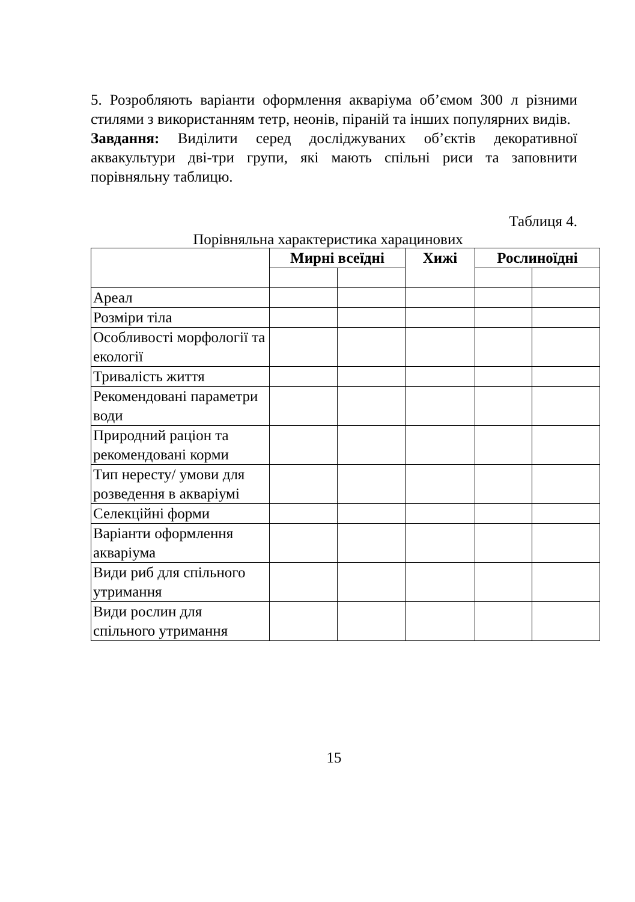5. Розробляють варіанти оформлення акваріума об’ємом 300 л різними стилями з використанням тетр, неонів, піраній та інших популярних видів.
Завдання: Виділити серед досліджуваних об’єктів декоративної аквакультури дві-три групи, які мають спільні риси та заповнити порівняльну таблицю.
Таблиця 4.
Порівняльна характеристика харацинових
| | Мирні всеїдні | | Хижі | Рослиноїдні | |
| --- | --- | --- | --- | --- | --- |
| Ареал | | | | | |
| Розміри тіла | | | | | |
| Особливості морфології та екології | | | | | |
| Тривалість життя | | | | | |
| Рекомендовані параметри води | | | | | |
| Природний раціон та рекомендовані корми | | | | | |
| Тип нересту/ умови для розведення в акваріумі | | | | | |
| Селекційні форми | | | | | |
| Варіанти оформлення акваріума | | | | | |
| Види риб для спільного утримання | | | | | |
| Види рослин для спільного утримання | | | | | |
15